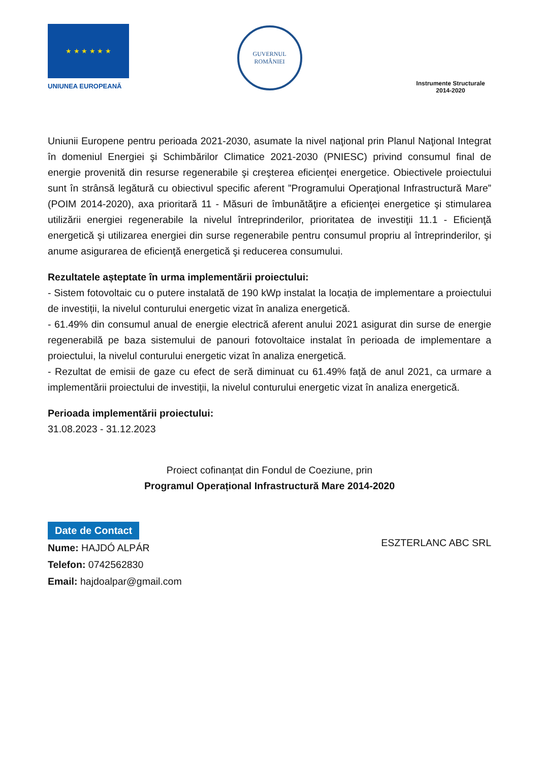★ ★ ★ ★ ★ ★
UNIUNEA EUROPEANĂ
GUVERNUL
ROMÂNIEI
Instrumente Structurale
2014-2020
Uniunii Europene pentru perioada 2021-2030, asumate la nivel naţional prin Planul Naţional Integrat în domeniul Energiei şi Schimbărilor Climatice 2021-2030 (PNIESC) privind consumul final de energie provenită din resurse regenerabile şi creşterea eficienţei energetice. Obiectivele proiectului sunt în strânsă legătură cu obiectivul specific aferent ”Programului Operaţional Infrastructură Mare” (POIM 2014-2020), axa prioritară 11 - Măsuri de îmbunătăţire a eficienţei energetice şi stimularea utilizării energiei regenerabile la nivelul întreprinderilor, prioritatea de investiţii 11.1 - Eficienţă energetică şi utilizarea energiei din surse regenerabile pentru consumul propriu al întreprinderilor, şi anume asigurarea de eficienţă energetică şi reducerea consumului.
Rezultatele așteptate în urma implementării proiectului:
- Sistem fotovoltaic cu o putere instalată de 190 kWp instalat la locația de implementare a proiectului de investiții, la nivelul conturului energetic vizat în analiza energetică.
- 61.49% din consumul anual de energie electrică aferent anului 2021 asigurat din surse de energie regenerabilă pe baza sistemului de panouri fotovoltaice instalat în perioada de implementare a proiectului, la nivelul conturului energetic vizat în analiza energetică.
- Rezultat de emisii de gaze cu efect de seră diminuat cu 61.49% față de anul 2021, ca urmare a implementării proiectului de investiții, la nivelul conturului energetic vizat în analiza energetică.
Perioada implementării proiectului:
31.08.2023 - 31.12.2023
Proiect cofinanțat din Fondul de Coeziune, prin
Programul Operațional Infrastructură Mare 2014-2020
Date de Contact
Nume: HAJDÓ ALPÁR
Telefon: 0742562830
Email: hajdoalpar@gmail.com
ESZTERLANC ABC SRL